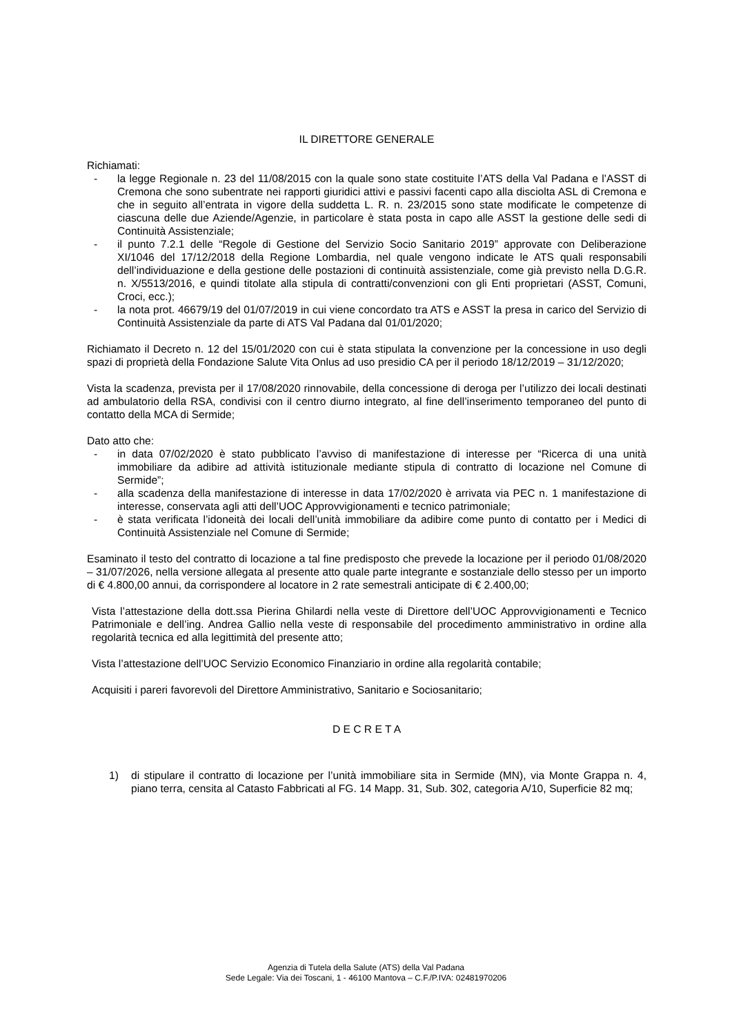IL DIRETTORE GENERALE
Richiamati:
- la legge Regionale n. 23 del 11/08/2015 con la quale sono state costituite l’ATS della Val Padana e l’ASST di Cremona che sono subentrate nei rapporti giuridici attivi e passivi facenti capo alla disciolta ASL di Cremona e che in seguito all’entrata in vigore della suddetta L. R. n. 23/2015 sono state modificate le competenze di ciascuna delle due Aziende/Agenzie, in particolare è stata posta in capo alle ASST la gestione delle sedi di Continuità Assistenziale;
- il punto 7.2.1 delle “Regole di Gestione del Servizio Socio Sanitario 2019” approvate con Deliberazione XI/1046 del 17/12/2018 della Regione Lombardia, nel quale vengono indicate le ATS quali responsabili dell’individuazione e della gestione delle postazioni di continuità assistenziale, come già previsto nella D.G.R. n. X/5513/2016, e quindi titolate alla stipula di contratti/convenzioni con gli Enti proprietari (ASST, Comuni, Croci, ecc.);
- la nota prot. 46679/19 del 01/07/2019 in cui viene concordato tra ATS e ASST la presa in carico del Servizio di Continuità Assistenziale da parte di ATS Val Padana dal 01/01/2020;
Richiamato il Decreto n. 12 del 15/01/2020 con cui è stata stipulata la convenzione per la concessione in uso degli spazi di proprietà della Fondazione Salute Vita Onlus ad uso presidio CA per il periodo 18/12/2019 – 31/12/2020;
Vista la scadenza, prevista per il 17/08/2020 rinnovabile, della concessione di deroga per l’utilizzo dei locali destinati ad ambulatorio della RSA, condivisi con il centro diurno integrato, al fine dell’inserimento temporaneo del punto di contatto della MCA di Sermide;
Dato atto che:
- in data 07/02/2020 è stato pubblicato l’avviso di manifestazione di interesse per “Ricerca di una unità immobiliare da adibire ad attività istituzionale mediante stipula di contratto di locazione nel Comune di Sermide”;
- alla scadenza della manifestazione di interesse in data 17/02/2020 è arrivata via PEC n. 1 manifestazione di interesse, conservata agli atti dell’UOC Approvvigionamenti e tecnico patrimoniale;
- è stata verificata l’idoneità dei locali dell’unità immobiliare da adibire come punto di contatto per i Medici di Continuità Assistenziale nel Comune di Sermide;
Esaminato il testo del contratto di locazione a tal fine predisposto che prevede la locazione per il periodo 01/08/2020 – 31/07/2026, nella versione allegata al presente atto quale parte integrante e sostanziale dello stesso per un importo di € 4.800,00 annui, da corrispondere al locatore in 2 rate semestrali anticipate di € 2.400,00;
Vista l’attestazione della dott.ssa Pierina Ghilardi nella veste di Direttore dell’UOC Approvvigionamenti e Tecnico Patrimoniale e dell’ing. Andrea Gallio nella veste di responsabile del procedimento amministrativo in ordine alla regolarità tecnica ed alla legittimità del presente atto;
Vista l’attestazione dell’UOC Servizio Economico Finanziario in ordine alla regolarità contabile;
Acquisiti i pareri favorevoli del Direttore Amministrativo, Sanitario e Sociosanitario;
D E C R E T A
1) di stipulare il contratto di locazione per l’unità immobiliare sita in Sermide (MN), via Monte Grappa n. 4, piano terra, censita al Catasto Fabbricati al FG. 14 Mapp. 31, Sub. 302, categoria A/10, Superficie 82 mq;
Agenzia di Tutela della Salute (ATS) della Val Padana
Sede Legale: Via dei Toscani, 1 - 46100 Mantova – C.F./P.IVA: 02481970206